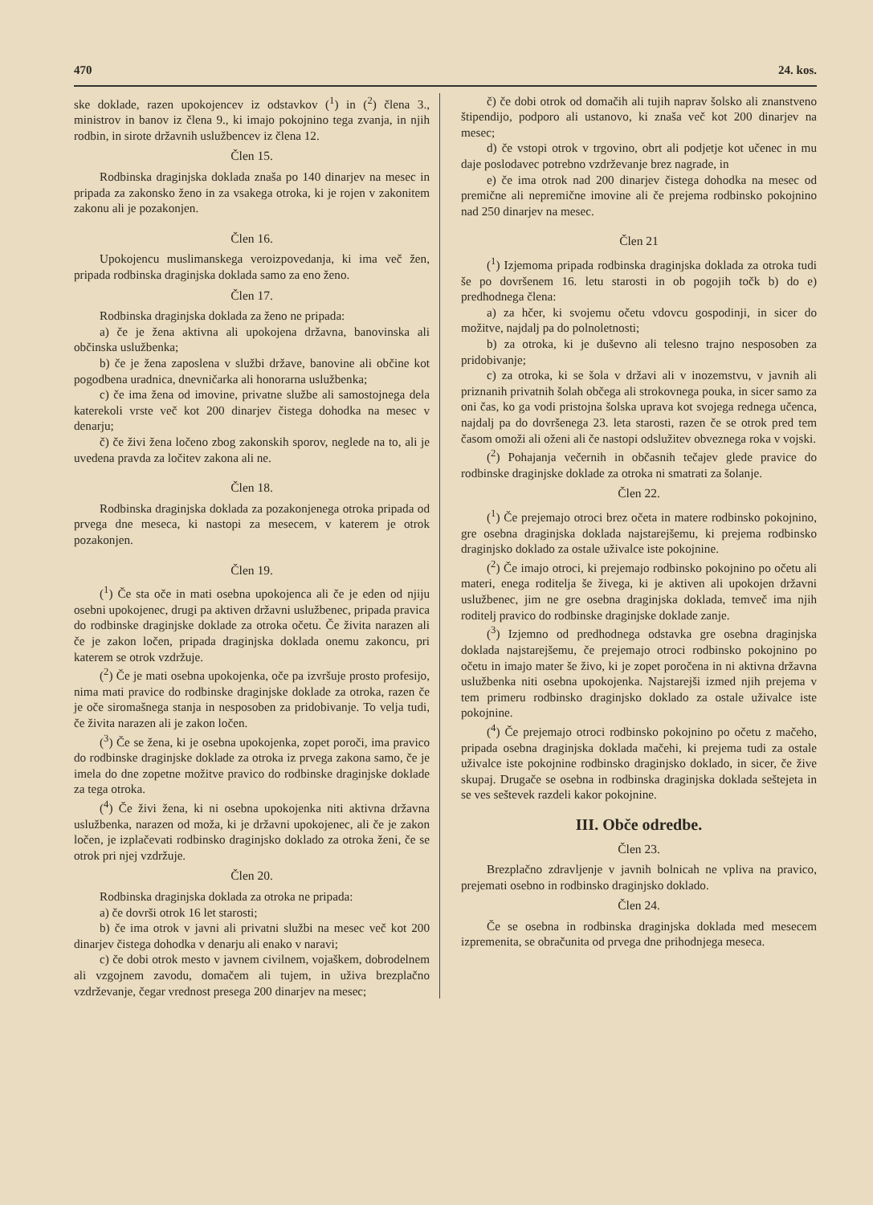470 24. kos.
ske doklade, razen upokojencev iz odstavkov (<sup>1</sup>) in (<sup>2</sup>) člena 3., ministrov in banov iz člena 9., ki imajo pokojnino tega zvanja, in njih rodbin, in sirote državnih uslužbencev iz člena 12.
Člen 15.
Rodbinska draginjska doklada znaša po 140 dinarjev na mesec in pripada za zakonsko ženo in za vsakega otroka, ki je rojen v zakonitem zakonu ali je pozakonjen.
Člen 16.
Upokojencu muslimanskega veroizpovedanja, ki ima več žen, pripada rodbinska draginjska doklada samo za eno ženo.
Člen 17.
Rodbinska draginjska doklada za ženo ne pripada:
a) če je žena aktivna ali upokojena državna, banovinska ali občinska uslužbenka;
b) če je žena zaposlena v službi države, banovine ali občine kot pogodbena uradnica, dnevničarka ali honorarna uslužbenka;
c) če ima žena od imovine, privatne službe ali samostojnega dela katerekoli vrste več kot 200 dinarjev čistega dohodka na mesec v denarju;
č) če živi žena ločeno zbog zakonskih sporov, neglede na to, ali je uvedena pravda za ločitev zakona ali ne.
Člen 18.
Rodbinska draginjska doklada za pozakonjenega otroka pripada od prvega dne meseca, ki nastopi za mesecem, v katerem je otrok pozakonjen.
Člen 19.
(<sup>1</sup>) Če sta oče in mati osebna upokojenca ali če je eden od njiju osebni upokojenec, drugi pa aktiven državni uslužbenec, pripada pravica do rodbinske draginjske doklade za otroka očetu. Če živita narazen ali če je zakon ločen, pripada draginjska doklada onemu zakoncu, pri katerem se otrok vzdržuje.
(<sup>2</sup>) Če je mati osebna upokojenka, oče pa izvršuje prosto profesijo, nima mati pravice do rodbinske draginjske doklade za otroka, razen če je oče siromašnega stanja in nesposoben za pridobivanje. To velja tudi, če živita narazen ali je zakon ločen.
(<sup>3</sup>) Če se žena, ki je osebna upokojenka, zopet poroči, ima pravico do rodbinske draginjske doklade za otroka iz prvega zakona samo, če je imela do dne zopetne možitve pravico do rodbinske draginjske doklade za tega otroka.
(<sup>4</sup>) Če živi žena, ki ni osebna upokojenka niti aktivna državna uslužbenka, narazen od moža, ki je državni upokojenec, ali če je zakon ločen, je izplačevati rodbinsko draginjsko doklado za otroka ženi, če se otrok pri njej vzdržuje.
Člen 20.
Rodbinska draginjska doklada za otroka ne pripada:
a) če dovrši otrok 16 let starosti;
b) če ima otrok v javni ali privatni službi na mesec več kot 200 dinarjev čistega dohodka v denarju ali enako v naravi;
c) če dobi otrok mesto v javnem civilnem, vojaškem, dobrodelnem ali vzgojnem zavodu, domačem ali tujem, in uživa brezplačno vzdrževanje, čegar vrednost presega 200 dinarjev na mesec;
č) če dobi otrok od domačih ali tujih naprav šolsko ali znanstveno štipendijo, podporo ali ustanovo, ki znaša več kot 200 dinarjev na mesec;
d) če vstopi otrok v trgovino, obrt ali podjetje kot učenec in mu daje poslodavec potrebno vzdrževanje brez nagrade, in
e) če ima otrok nad 200 dinarjev čistega dohodka na mesec od premične ali nepremične imovine ali če prejema rodbinsko pokojnino nad 250 dinarjev na mesec.
Člen 21
(<sup>1</sup>) Izjemoma pripada rodbinska draginjska doklada za otroka tudi še po dovršenem 16. letu starosti in ob pogojih točk b) do e) predhodnega člena:
a) za hčer, ki svojemu očetu vdovcu gospodinji, in sicer do možitve, najdalj pa do polnoletnosti;
b) za otroka, ki je duševno ali telesno trajno nesposoben za pridobivanje;
c) za otroka, ki se šola v državi ali v inozemstvu, v javnih ali priznanih privatnih šolah občega ali strokovnega pouka, in sicer samo za oni čas, ko ga vodi pristojna šolska uprava kot svojega rednega učenca, najdalj pa do dovršenega 23. leta starosti, razen če se otrok pred tem časom omoži ali oženi ali če nastopi odslužitev obveznega roka v vojski.
(<sup>2</sup>) Pohajanja večernih in občasnih tečajev glede pravice do rodbinske draginjske doklade za otroka ni smatrati za šolanje.
Člen 22.
(<sup>1</sup>) Če prejemajo otroci brez očeta in matere rodbinsko pokojnino, gre osebna draginjska doklada najstarejšemu, ki prejema rodbinsko draginjsko doklado za ostale uživalce iste pokojnine.
(<sup>2</sup>) Če imajo otroci, ki prejemajo rodbinsko pokojnino po očetu ali materi, enega roditelja še živega, ki je aktiven ali upokojen državni uslužbenec, jim ne gre osebna draginjska doklada, temveč ima njih roditelj pravico do rodbinske draginjske doklade zanje.
(<sup>3</sup>) Izjemno od predhodnega odstavka gre osebna draginjska doklada najstarejšemu, če prejemajo otroci rodbinsko pokojnino po očetu in imajo mater še živo, ki je zopet poročena in ni aktivna državna uslužbenka niti osebna upokojenka. Najstarejši izmed njih prejema v tem primeru rodbinsko draginjsko doklado za ostale uživalce iste pokojnine.
(<sup>4</sup>) Če prejemajo otroci rodbinsko pokojnino po očetu z mačeho, pripada osebna draginjska doklada mačehi, ki prejema tudi za ostale uživalce iste pokojnine rodbinsko draginjsko doklado, in sicer, če žive skupaj. Drugače se osebna in rodbinska draginjska doklada seštejeta in se ves seštevek razdeli kakor pokojnine.
III. Obče odredbe.
Člen 23.
Brezplačno zdravljenje v javnih bolnicah ne vpliva na pravico, prejemati osebno in rodbinsko draginjsko doklado.
Člen 24.
Če se osebna in rodbinska draginjska doklada med mesecem izpremenita, se obračunita od prvega dne prihodnjega meseca.